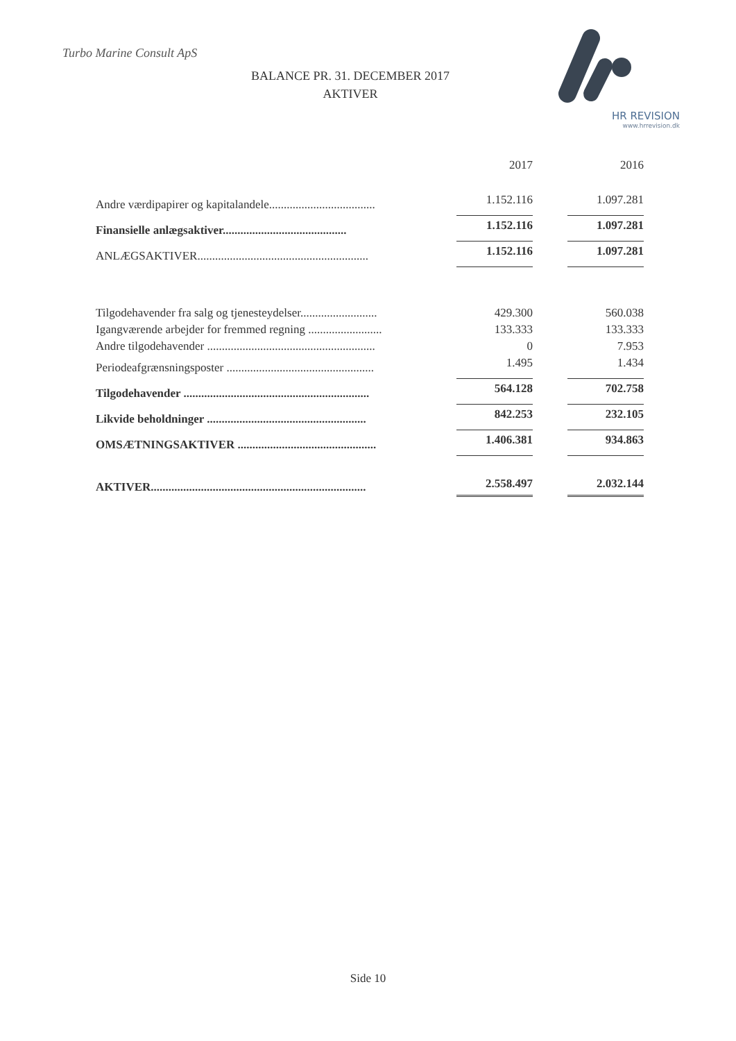Turbo Marine Consult ApS
BALANCE PR. 31. DECEMBER 2017
AKTIVER
HR REVISION
www.hrrevision.dk
| | 2017 | 2016 |
| Andre værdipapirer og kapitalandele.................................... | 1.152.116 | 1.097.281 |
| Finansielle anlægsaktiver.......................................... | 1.152.116 | 1.097.281 |
| ANLÆGSAKTIVER.......................................................... | 1.152.116 | 1.097.281 |
| Tilgodehavender fra salg og tjenesteydelser.......................... | 429.300 | 560.038 |
| Igangværende arbejder for fremmed regning ......................... | 133.333 | 133.333 |
| Andre tilgodehavender ......................................................... | 0 | 7.953 |
| Periodeafgrænsningsposter .................................................. | 1.495 | 1.434 |
| Tilgodehavender ............................................................... | 564.128 | 702.758 |
| Likvide beholdninger ...................................................... | 842.253 | 232.105 |
| OMSÆTNINGSAKTIVER ............................................... | 1.406.381 | 934.863 |
| AKTIVER......................................................................... | 2.558.497 | 2.032.144 |
Side 10